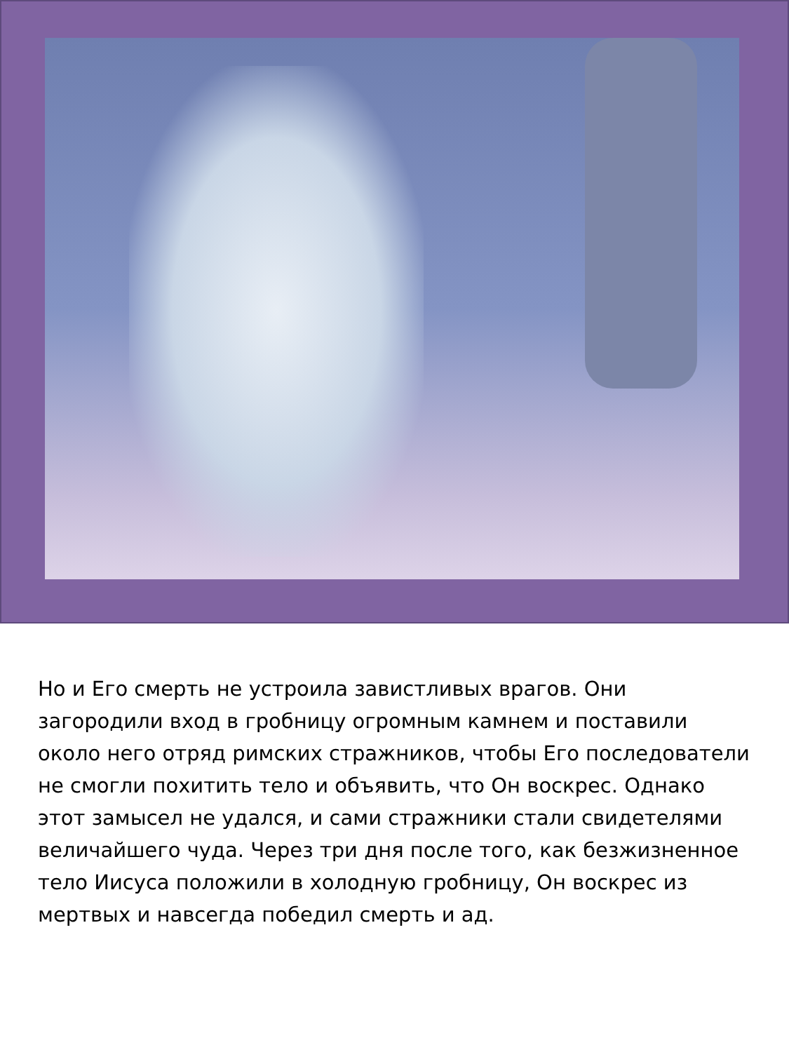Но и Его смерть не устроила завистливых врагов. Они загородили вход в гробницу огромным камнем и поставили около него отряд римских стражников, чтобы Его последователи не смогли похитить тело и объявить, что Он воскрес. Однако этот замысел не удался, и сами стражники стали свидетелями величайшего чуда. Через три дня после того, как безжизненное тело Иисуса положили в холодную гробницу, Он воскрес из мертвых и навсегда победил смерть и ад.